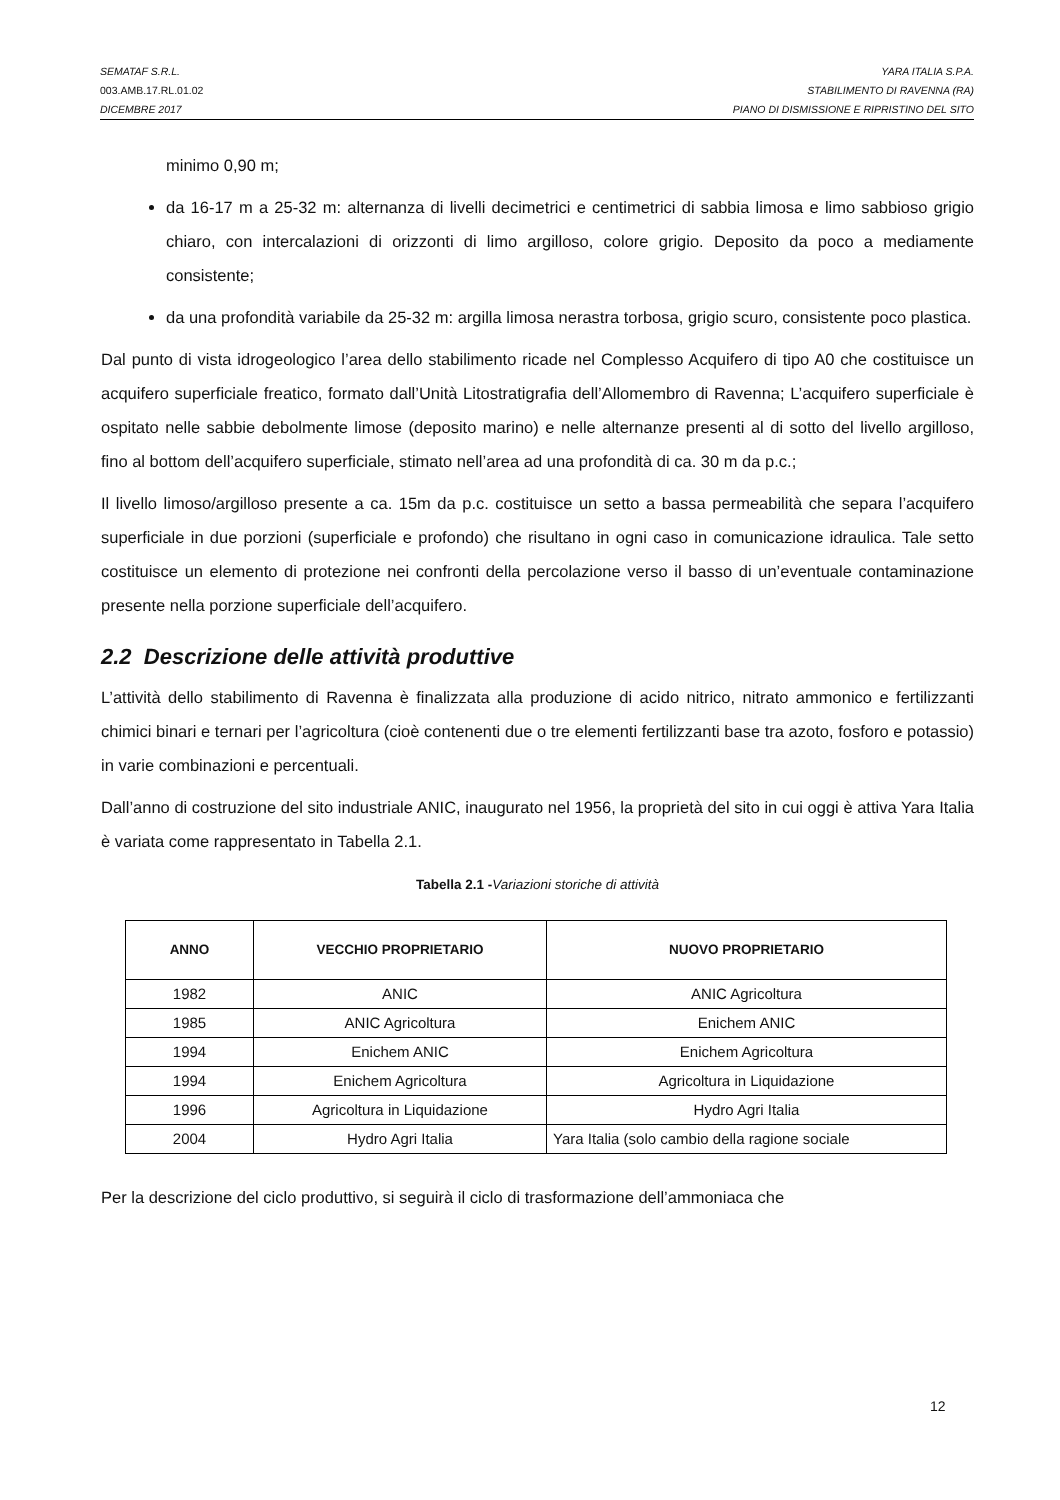SEMATAF S.R.L. YARA ITALIA S.P.A.
003.AMB.17.RL.01.02 STABILIMENTO DI RAVENNA (RA)
DICEMBRE 2017 PIANO DI DISMISSIONE E RIPRISTINO DEL SITO
minimo 0,90 m;
da 16-17 m a 25-32 m: alternanza di livelli decimetrici e centimetrici di sabbia limosa e limo sabbioso grigio chiaro, con intercalazioni di orizzonti di limo argilloso, colore grigio. Deposito da poco a mediamente consistente;
da una profondità variabile da 25-32 m: argilla limosa nerastra torbosa, grigio scuro, consistente poco plastica.
Dal punto di vista idrogeologico l’area dello stabilimento ricade nel Complesso Acquifero di tipo A0 che costituisce un acquifero superficiale freatico, formato dall’Unità Litostratigrafia dell’Allomembro di Ravenna; L’acquifero superficiale è ospitato nelle sabbie debolmente limose (deposito marino) e nelle alternanze presenti al di sotto del livello argilloso, fino al bottom dell’acquifero superficiale, stimato nell’area ad una profondità di ca. 30 m da p.c.;
Il livello limoso/argilloso presente a ca. 15m da p.c. costituisce un setto a bassa permeabilità che separa l’acquifero superficiale in due porzioni (superficiale e profondo) che risultano in ogni caso in comunicazione idraulica. Tale setto costituisce un elemento di protezione nei confronti della percolazione verso il basso di un’eventuale contaminazione presente nella porzione superficiale dell’acquifero.
2.2 Descrizione delle attività produttive
L’attività dello stabilimento di Ravenna è finalizzata alla produzione di acido nitrico, nitrato ammonico e fertilizzanti chimici binari e ternari per l’agricoltura (cioè contenenti due o tre elementi fertilizzanti base tra azoto, fosforo e potassio) in varie combinazioni e percentuali.
Dall’anno di costruzione del sito industriale ANIC, inaugurato nel 1956, la proprietà del sito in cui oggi è attiva Yara Italia è variata come rappresentato in Tabella 2.1.
Tabella 2.1 -Variazioni storiche di attività
| ANNO | VECCHIO PROPRIETARIO | NUOVO PROPRIETARIO |
| --- | --- | --- |
| 1982 | ANIC | ANIC Agricoltura |
| 1985 | ANIC Agricoltura | Enichem ANIC |
| 1994 | Enichem ANIC | Enichem Agricoltura |
| 1994 | Enichem Agricoltura | Agricoltura in Liquidazione |
| 1996 | Agricoltura in Liquidazione | Hydro Agri Italia |
| 2004 | Hydro Agri Italia | Yara Italia (solo cambio della ragione sociale |
Per la descrizione del ciclo produttivo, si seguirà il ciclo di trasformazione dell’ammoniaca che
12